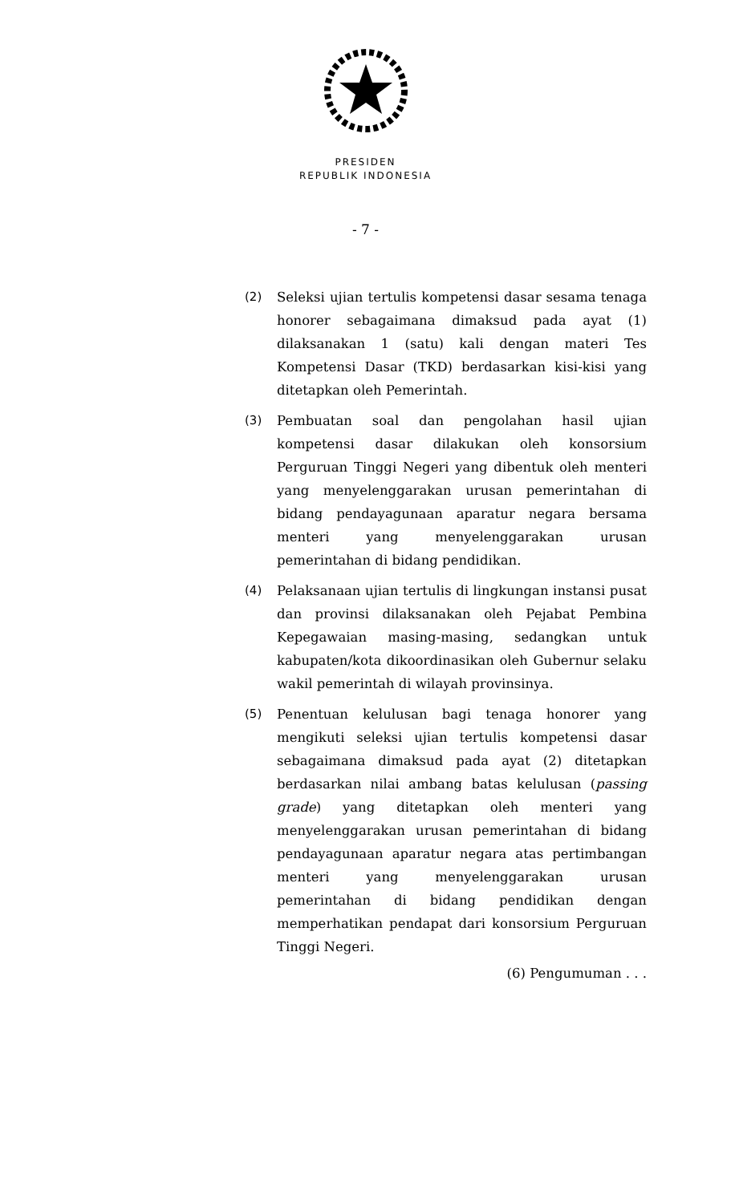PRESIDEN
REPUBLIK INDONESIA
- 7 -
(2) Seleksi ujian tertulis kompetensi dasar sesama tenaga honorer sebagaimana dimaksud pada ayat (1) dilaksanakan 1 (satu) kali dengan materi Tes Kompetensi Dasar (TKD) berdasarkan kisi-kisi yang ditetapkan oleh Pemerintah.
(3) Pembuatan soal dan pengolahan hasil ujian kompetensi dasar dilakukan oleh konsorsium Perguruan Tinggi Negeri yang dibentuk oleh menteri yang menyelenggarakan urusan pemerintahan di bidang pendayagunaan aparatur negara bersama menteri yang menyelenggarakan urusan pemerintahan di bidang pendidikan.
(4) Pelaksanaan ujian tertulis di lingkungan instansi pusat dan provinsi dilaksanakan oleh Pejabat Pembina Kepegawaian masing-masing, sedangkan untuk kabupaten/kota dikoordinasikan oleh Gubernur selaku wakil pemerintah di wilayah provinsinya.
(5) Penentuan kelulusan bagi tenaga honorer yang mengikuti seleksi ujian tertulis kompetensi dasar sebagaimana dimaksud pada ayat (2) ditetapkan berdasarkan nilai ambang batas kelulusan (passing grade) yang ditetapkan oleh menteri yang menyelenggarakan urusan pemerintahan di bidang pendayagunaan aparatur negara atas pertimbangan menteri yang menyelenggarakan urusan pemerintahan di bidang pendidikan dengan memperhatikan pendapat dari konsorsium Perguruan Tinggi Negeri.
(6) Pengumuman . . .